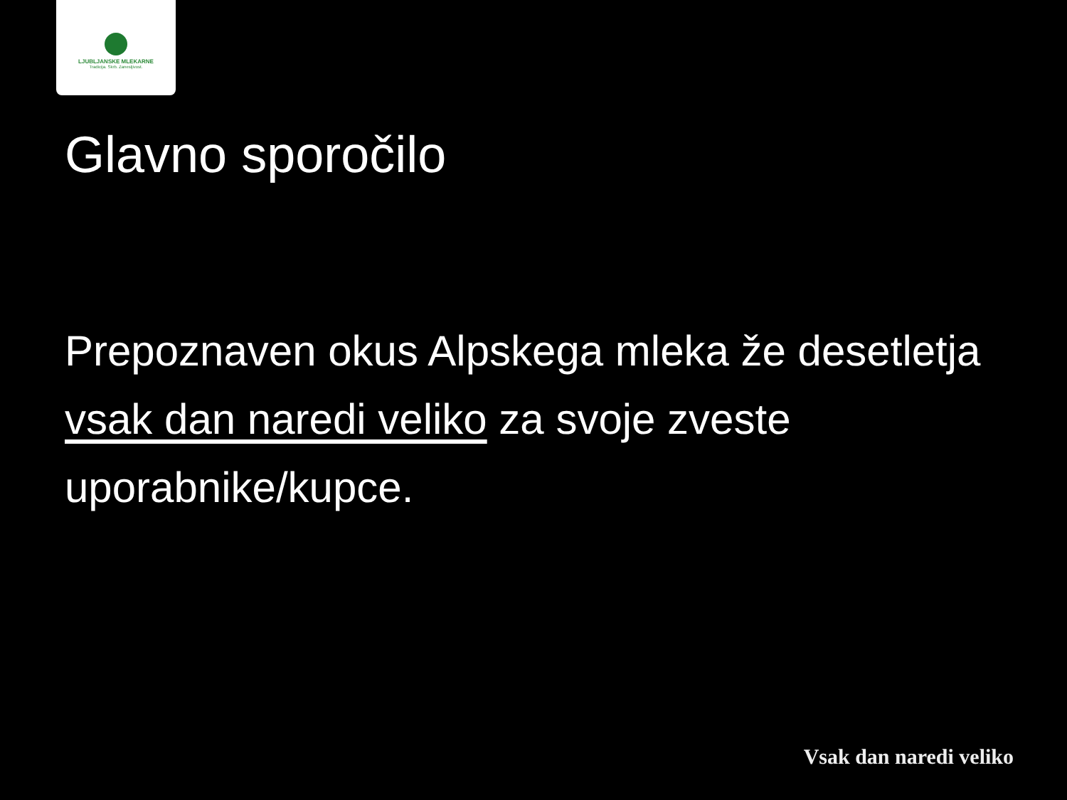LJUBLJANSKE MLEKARNE
Tradicija. Skrb. Zanesljivost.
Glavno sporočilo
Prepoznaven okus Alpskega mleka že desetletja vsak dan naredi veliko za svoje zveste uporabnike/kupce.
Vsak dan naredi veliko